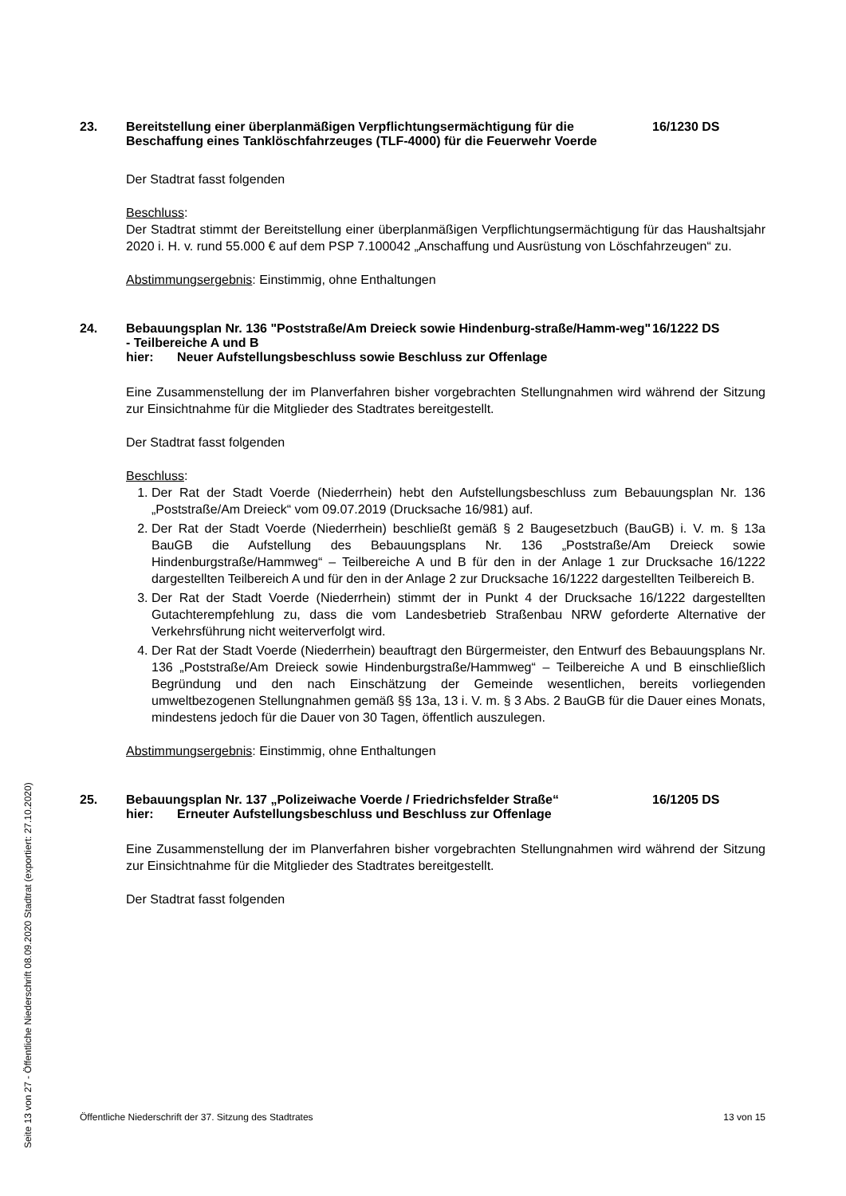Seite 13 von 27 - Öffentliche Niederschrift 08.09.2020 Stadtrat (exportiert: 27.10.2020)
23. Bereitstellung einer überplanmäßigen Verpflichtungsermächtigung für die Beschaffung eines Tanklöschfahrzeuges (TLF-4000) für die Feuerwehr Voerde
16/1230 DS
Der Stadtrat fasst folgenden
Beschluss:
Der Stadtrat stimmt der Bereitstellung einer überplanmäßigen Verpflichtungsermächtigung für das Haushaltsjahr 2020 i. H. v. rund 55.000 € auf dem PSP 7.100042 „Anschaffung und Ausrüstung von Löschfahrzeugen“ zu.
Abstimmungsergebnis: Einstimmig, ohne Enthaltungen
24. Bebauungsplan Nr. 136 "Poststraße/Am Dreieck sowie Hindenburg-straße/Hamm-weg" - Teilbereiche A und B
hier: Neuer Aufstellungsbeschluss sowie Beschluss zur Offenlage
16/1222 DS
Eine Zusammenstellung der im Planverfahren bisher vorgebrachten Stellungnahmen wird während der Sitzung zur Einsichtnahme für die Mitglieder des Stadtrates bereitgestellt.
Der Stadtrat fasst folgenden
Beschluss:
1. Der Rat der Stadt Voerde (Niederrhein) hebt den Aufstellungsbeschluss zum Bebauungsplan Nr. 136 „Poststraße/Am Dreieck“ vom 09.07.2019 (Drucksache 16/981) auf.
2. Der Rat der Stadt Voerde (Niederrhein) beschließt gemäß § 2 Baugesetzbuch (BauGB) i. V. m. § 13a BauGB die Aufstellung des Bebauungsplans Nr. 136 „Poststraße/Am Dreieck sowie Hindenburgstraße/Hammweg“ – Teilbereiche A und B für den in der Anlage 1 zur Drucksache 16/1222 dargestellten Teilbereich A und für den in der Anlage 2 zur Drucksache 16/1222 dargestellten Teilbereich B.
3. Der Rat der Stadt Voerde (Niederrhein) stimmt der in Punkt 4 der Drucksache 16/1222 dargestellten Gutachterempfehlung zu, dass die vom Landesbetrieb Straßenbau NRW geforderte Alternative der Verkehrsführung nicht weiterverfolgt wird.
4. Der Rat der Stadt Voerde (Niederrhein) beauftragt den Bürgermeister, den Entwurf des Bebauungsplans Nr. 136 „Poststraße/Am Dreieck sowie Hindenburgstraße/Hammweg“ – Teilbereiche A und B einschließlich Begründung und den nach Einschätzung der Gemeinde wesentlichen, bereits vorliegenden umweltbezogenen Stellungnahmen gemäß §§ 13a, 13 i. V. m. § 3 Abs. 2 BauGB für die Dauer eines Monats, mindestens jedoch für die Dauer von 30 Tagen, öffentlich auszulegen.
Abstimmungsergebnis: Einstimmig, ohne Enthaltungen
25. Bebauungsplan Nr. 137 „Polizeiwache Voerde / Friedrichsfelder Straße“
hier: Erneuter Aufstellungsbeschluss und Beschluss zur Offenlage
16/1205 DS
Eine Zusammenstellung der im Planverfahren bisher vorgebrachten Stellungnahmen wird während der Sitzung zur Einsichtnahme für die Mitglieder des Stadtrates bereitgestellt.
Der Stadtrat fasst folgenden
Öffentliche Niederschrift der 37. Sitzung des Stadtrates 13 von 15